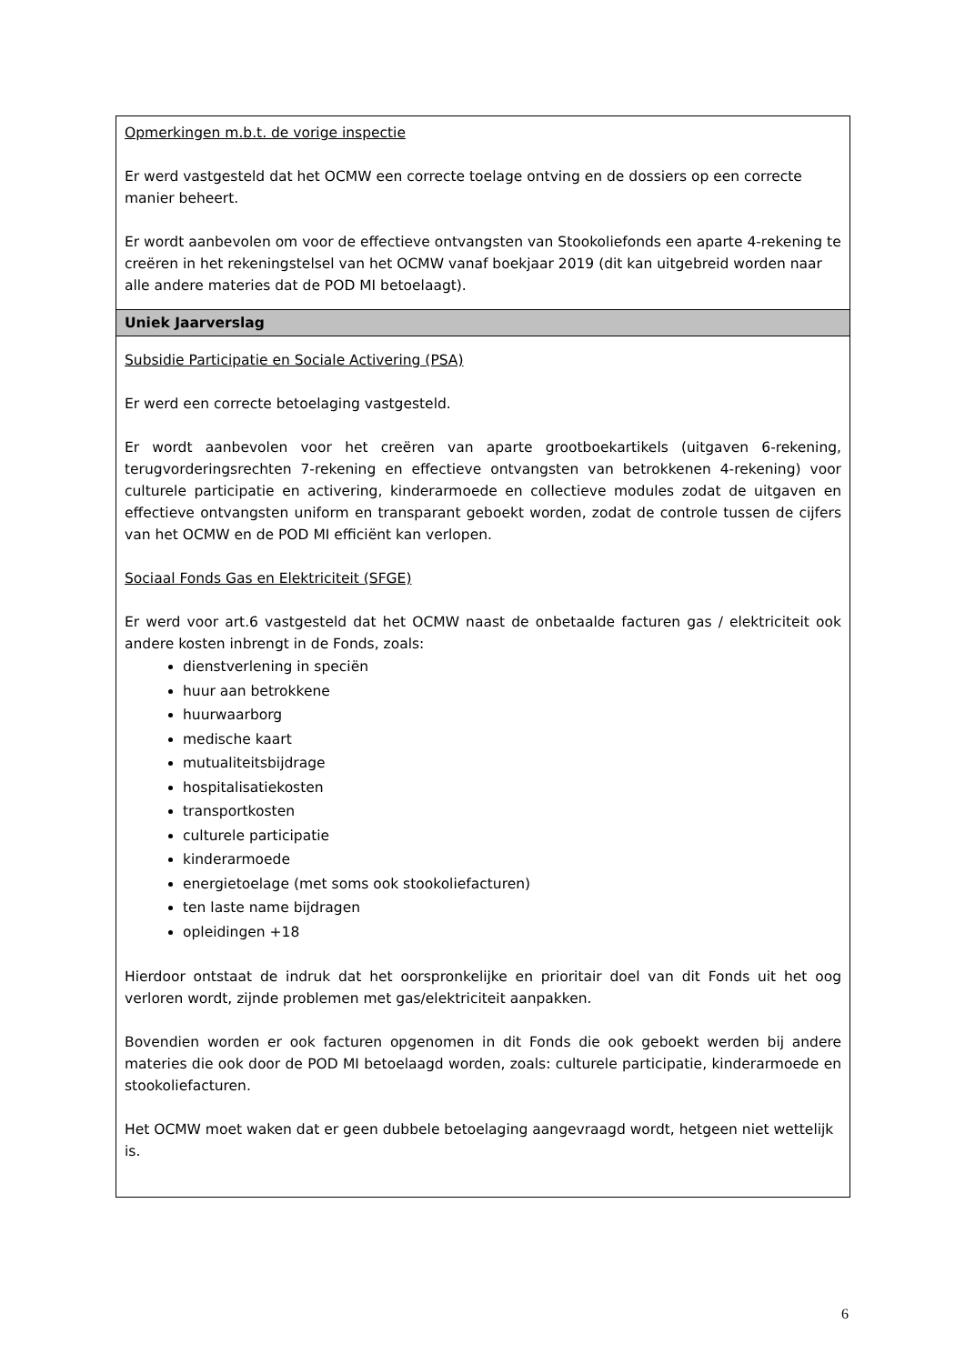| Opmerkingen m.b.t. de vorige inspectie Er werd vastgesteld dat het OCMW een correcte toelage ontving en de dossiers op een correcte manier beheert. Er wordt aanbevolen om voor de effectieve ontvangsten van Stookoliefonds een aparte 4-rekening te creëren in het rekeningstelsel van het OCMW vanaf boekjaar 2019 (dit kan uitgebreid worden naar alle andere materies dat de POD MI betoelaagt). |
| Uniek Jaarverslag |
| Subsidie Participatie en Sociale Activering (PSA) Er werd een correcte betoelaging vastgesteld. Er wordt aanbevolen voor het creëren van aparte grootboekartikels (uitgaven 6-rekening, terugvorderingsrechten 7-rekening en effectieve ontvangsten van betrokkenen 4-rekening) voor culturele participatie en activering, kinderarmoede en collectieve modules zodat de uitgaven en effectieve ontvangsten uniform en transparant geboekt worden, zodat de controle tussen de cijfers van het OCMW en de POD MI efficiënt kan verlopen. Sociaal Fonds Gas en Elektriciteit (SFGE) Er werd voor art.6 vastgesteld dat het OCMW naast de onbetaalde facturen gas / elektriciteit ook andere kosten inbrengt in de Fonds, zoals: dienstverlening in speciën huur aan betrokkene huurwaarborg medische kaart mutualiteitsbijdrage hospitalisatiekosten transportkosten culturele participatie kinderarmoede energietoelage (met soms ook stookoliefacturen) ten laste name bijdragen opleidingen +18 Hierdoor ontstaat de indruk dat het oorspronkelijke en prioritair doel van dit Fonds uit het oog verloren wordt, zijnde problemen met gas/elektriciteit aanpakken. Bovendien worden er ook facturen opgenomen in dit Fonds die ook geboekt werden bij andere materies die ook door de POD MI betoelaagd worden, zoals: culturele participatie, kinderarmoede en stookoliefacturen. Het OCMW moet waken dat er geen dubbele betoelaging aangevraagd wordt, hetgeen niet wettelijk is. |
6